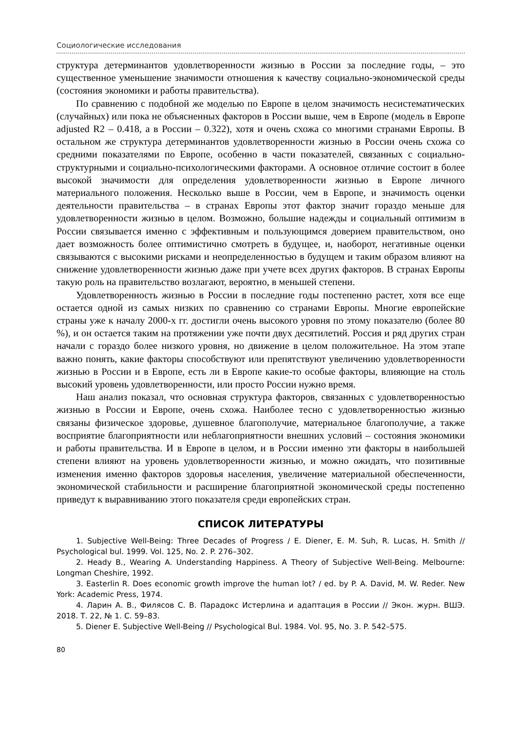Социологические исследования
структура детерминантов удовлетворенности жизнью в России за последние годы, – это существенное уменьшение значимости отношения к качеству социально-экономической среды (состояния экономики и работы правительства).
По сравнению с подобной же моделью по Европе в целом значимость несистематических (случайных) или пока не объясненных факторов в России выше, чем в Европе (модель в Европе adjusted R2 – 0.418, а в России – 0.322), хотя и очень схожа со многими странами Европы. В остальном же структура детерминантов удовлетворенности жизнью в России очень схожа со средними показателями по Европе, особенно в части показателей, связанных с социально-структурными и социально-психологическими факторами. А основное отличие состоит в более высокой значимости для определения удовлетворенности жизнью в Европе личного материального положения. Несколько выше в России, чем в Европе, и значимость оценки деятельности правительства – в странах Европы этот фактор значит гораздо меньше для удовлетворенности жизнью в целом. Возможно, большие надежды и социальный оптимизм в России связывается именно с эффективным и пользующимся доверием правительством, оно дает возможность более оптимистично смотреть в будущее, и, наоборот, негативные оценки связываются с высокими рисками и неопределенностью в будущем и таким образом влияют на снижение удовлетворенности жизнью даже при учете всех других факторов. В странах Европы такую роль на правительство возлагают, вероятно, в меньшей степени.
Удовлетворенность жизнью в России в последние годы постепенно растет, хотя все еще остается одной из самых низких по сравнению со странами Европы. Многие европейские страны уже к началу 2000-х гг. достигли очень высокого уровня по этому показателю (более 80 %), и он остается таким на протяжении уже почти двух десятилетий. Россия и ряд других стран начали с гораздо более низкого уровня, но движение в целом положительное. На этом этапе важно понять, какие факторы способствуют или препятствуют увеличению удовлетворенности жизнью в России и в Европе, есть ли в Европе какие-то особые факторы, влияющие на столь высокий уровень удовлетворенности, или просто России нужно время.
Наш анализ показал, что основная структура факторов, связанных с удовлетворенностью жизнью в России и Европе, очень схожа. Наиболее тесно с удовлетворенностью жизнью связаны физическое здоровье, душевное благополучие, материальное благополучие, а также восприятие благоприятности или неблагоприятности внешних условий – состояния экономики и работы правительства. И в Европе в целом, и в России именно эти факторы в наибольшей степени влияют на уровень удовлетворенности жизнью, и можно ожидать, что позитивные изменения именно факторов здоровья населения, увеличение материальной обеспеченности, экономической стабильности и расширение благоприятной экономической среды постепенно приведут к выравниванию этого показателя среди европейских стран.
СПИСОК ЛИТЕРАТУРЫ
1. Subjective Well-Being: Three Decades of Progress / E. Diener, E. M. Suh, R. Lucas, H. Smith // Psychological bul. 1999. Vol. 125, No. 2. P. 276–302.
2. Heady B., Wearing A. Understanding Happiness. A Theory of Subjective Well-Being. Melbourne: Longman Cheshire, 1992.
3. Easterlin R. Does economic growth improve the human lot? / ed. by P. A. David, M. W. Reder. New York: Academic Press, 1974.
4. Ларин А. В., Филясов С. В. Парадокс Истерлина и адаптация в России // Экон. журн. ВШЭ. 2018. Т. 22, № 1. С. 59–83.
5. Diener E. Subjective Well-Being // Psychological Bul. 1984. Vol. 95, No. 3. P. 542–575.
80